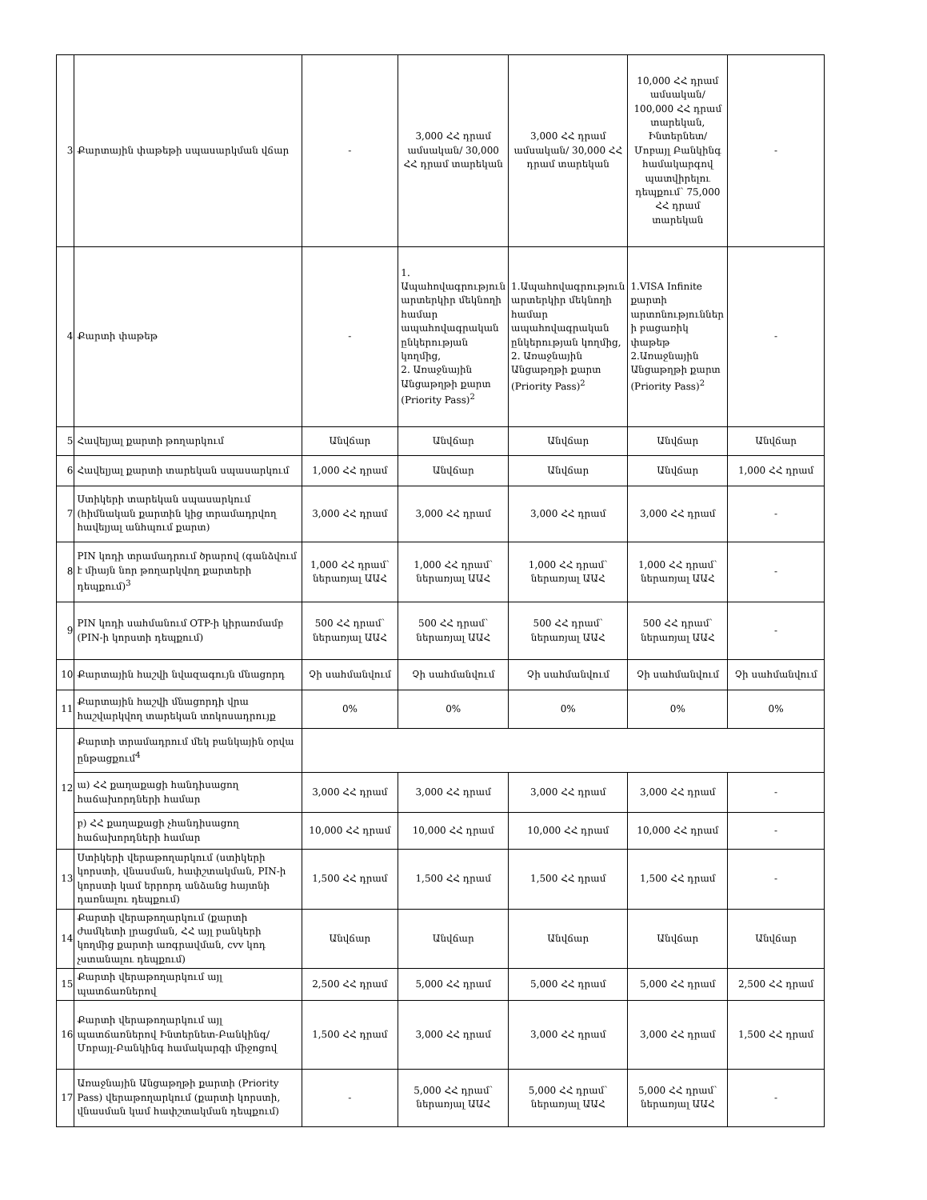| 3 | Քարտային փաթեթի սպասարկման վճար | - | 3,000 ՀՀ դրամ ամսական/ 30,000 ՀՀ դրամ տարեկան | 3,000 ՀՀ դրամ ամսական/ 30,000 ՀՀ դրամ տարեկան | 10,000 ՀՀ դրամ ամսական/ 100,000 ՀՀ դրամ տարեկան, Ինտերնետ/Մոբայլ Բանկինգ համակարգով պատվիրելու դեպքում՝ 75,000 ՀՀ դրամ տարեկան | - |
| 4 | Քարտի փաթեթ | - | 1. Ապահովագրություն արտերկիր մեկնողի համար ապահովագրական ընկերության կողմից, 2. Առաջնային Անցաթղթի քարտ (Priority Pass)<sup>2</sup> | 1.Ապահովագրություն արտերկիր մեկնողի համար ապահովագրական ընկերության կողմից, 2. Առաջնային Անցաթղթի քարտ (Priority Pass)<sup>2</sup> | 1.VISA Infinite քարտի արտոնություններ ի բացառիկ փաթեթ 2.Առաջնային Անցաթղթի քարտ (Priority Pass)<sup>2</sup> | - |
| 5 | Հավելյալ քարտի թողարկում | Անվճար | Անվճար | Անվճար | Անվճար | Անվճար |
| 6 | Հավելյալ քարտի տարեկան սպասարկում | 1,000 ՀՀ դրամ | Անվճար | Անվճար | Անվճար | 1,000 ՀՀ դրամ |
| 7 | Ստիկերի տարեկան սպասարկում (հիմնական քարտին կից տրամադրվող հավելյալ անհպում քարտ) | 3,000 ՀՀ դրամ | 3,000 ՀՀ դրամ | 3,000 ՀՀ դրամ | 3,000 ՀՀ դրամ | - |
| 8 | PIN կոդի տրամադրում ծրարով (գանձվում է միայն նոր թողարկվող քարտերի դեպքում)<sup>3</sup> | 1,000 ՀՀ դրամ՝ ներառյալ ԱԱՀ | 1,000 ՀՀ դրամ՝ ներառյալ ԱԱՀ | 1,000 ՀՀ դրամ՝ ներառյալ ԱԱՀ | 1,000 ՀՀ դրամ՝ ներառյալ ԱԱՀ | - |
| 9 | PIN կոդի սահմանում OTP-ի կիրառմամբ (PIN-ի կորստի դեպքում) | 500 ՀՀ դրամ՝ ներառյալ ԱԱՀ | 500 ՀՀ դրամ՝ ներառյալ ԱԱՀ | 500 ՀՀ դրամ՝ ներառյալ ԱԱՀ | 500 ՀՀ դրամ՝ ներառյալ ԱԱՀ | - |
| 10 | Քարտային հաշվի նվազագույն մնացորդ | Չի սահմանվում | Չի սահմանվում | Չի սահմանվում | Չի սահմանվում | Չի սահմանվում |
| 11 | Քարտային հաշվի մնացորդի վրա հաշվարկվող տարեկան տոկոսադրույք | 0% | 0% | 0% | 0% | 0% |
| 12 | Քարտի տրամադրում մեկ բանկային օրվա ընթացքում<sup>4</sup> | | | | | |
| | ա) ՀՀ քաղաքացի հանդիսացող հաճախորդների համար | 3,000 ՀՀ դրամ | 3,000 ՀՀ դրամ | 3,000 ՀՀ դրամ | 3,000 ՀՀ դրամ | - |
| | բ) ՀՀ քաղաքացի չհանդիսացող հաճախորդների համար | 10,000 ՀՀ դրամ | 10,000 ՀՀ դրամ | 10,000 ՀՀ դրամ | 10,000 ՀՀ դրամ | - |
| 13 | Ստիկերի վերաթողարկում (ստիկերի կորստի, վնասման, հափշտակման, PIN-ի կորստի կամ երրորդ անձանց հայտնի դառնալու դեպքում) | 1,500 ՀՀ դրամ | 1,500 ՀՀ դրամ | 1,500 ՀՀ դրամ | 1,500 ՀՀ դրամ | - |
| 14 | Քարտի վերաթողարկում (քարտի ժամկետի լրացման, ՀՀ այլ բանկերի կողմից քարտի առգրավման, cvv կոդ չստանալու դեպքում) | Անվճար | Անվճար | Անվճար | Անվճար | Անվճար |
| 15 | Քարտի վերաթողարկում այլ պատճառներով | 2,500 ՀՀ դրամ | 5,000 ՀՀ դրամ | 5,000 ՀՀ դրամ | 5,000 ՀՀ դրամ | 2,500 ՀՀ դրամ |
| 16 | Քարտի վերաթողարկում այլ պատճառներով Ինտերնետ-Բանկինգ/Մոբայլ-Բանկինգ համակարգի միջոցով | 1,500 ՀՀ դրամ | 3,000 ՀՀ դրամ | 3,000 ՀՀ դրամ | 3,000 ՀՀ դրամ | 1,500 ՀՀ դրամ |
| 17 | Առաջնային Անցաթղթի քարտի (Priority Pass) վերաթողարկում (քարտի կորստի, վնասման կամ հափշտակման դեպքում) | - | 5,000 ՀՀ դրամ՝ ներառյալ ԱԱՀ | 5,000 ՀՀ դրամ՝ ներառյալ ԱԱՀ | 5,000 ՀՀ դրամ՝ ներառյալ ԱԱՀ | - |